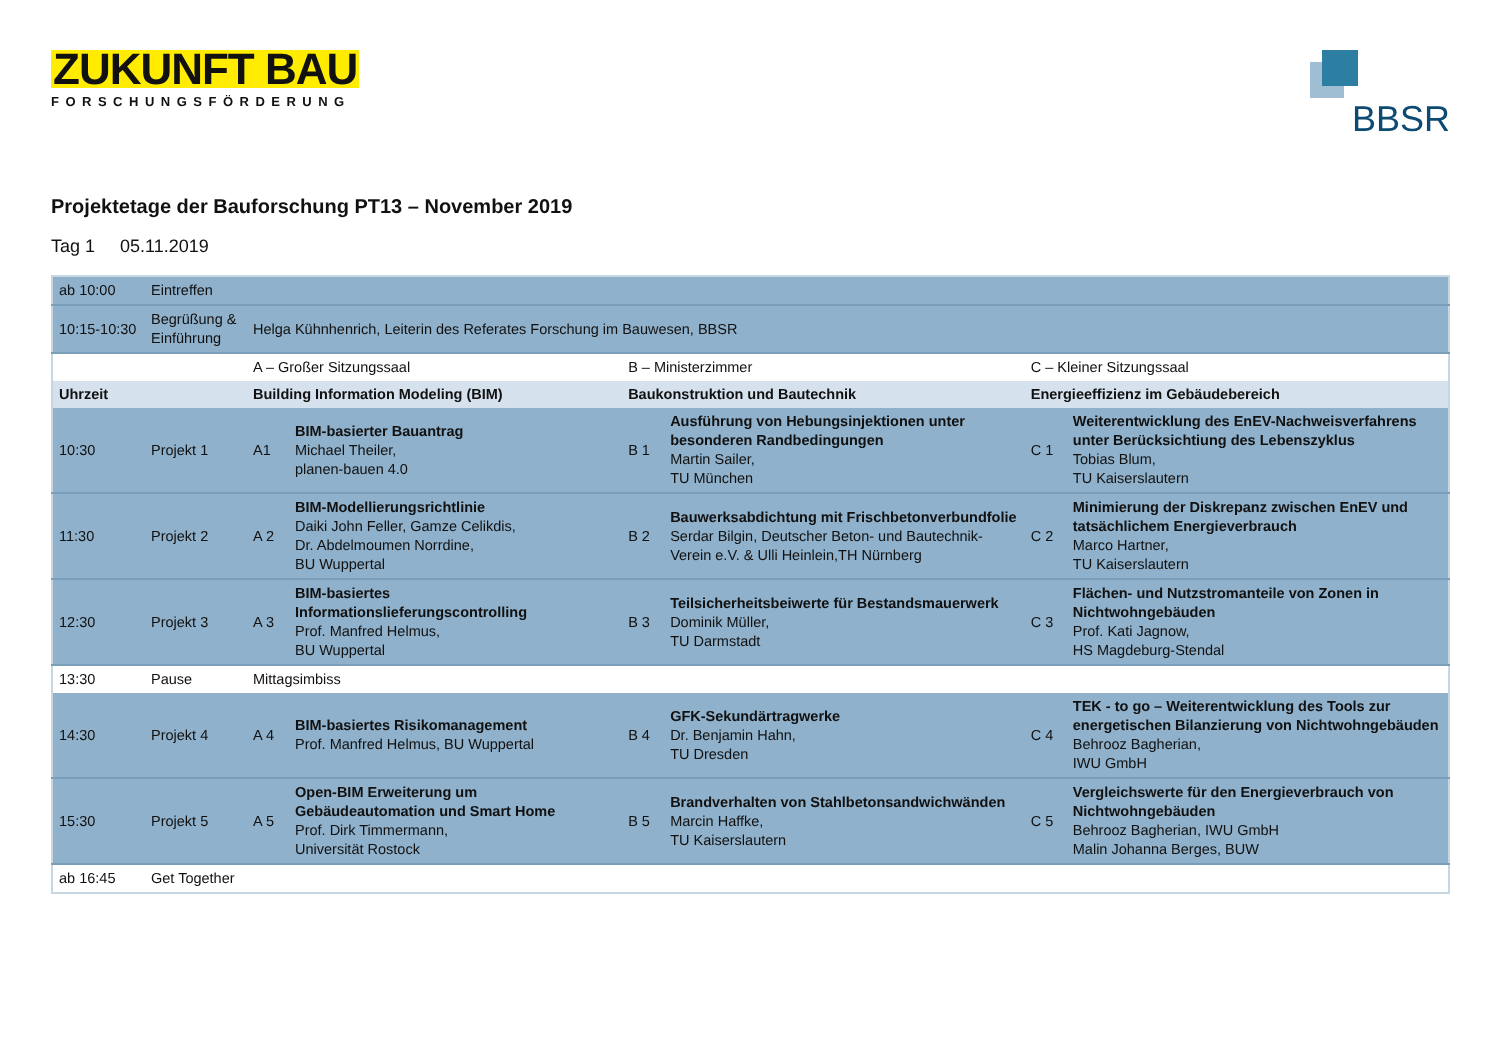ZUKUNFT BAU
FORSCHUNGSFÖRDERUNG
BBSR
Projektetage der Bauforschung PT13 – November 2019
Tag 1 05.11.2019
| ab 10:00 | Eintreffen | | | | | | |
| 10:15-10:30 | Begrüßung & Einführung | Helga Kühnhenrich, Leiterin des Referates Forschung im Bauwesen, BBSR | | | | | |
| | | A – Großer Sitzungssaal | | B – Ministerzimmer | | C – Kleiner Sitzungssaal | |
| Uhrzeit | | Building Information Modeling (BIM) | | Baukonstruktion und Bautechnik | | Energieeffizienz im Gebäudebereich | |
| 10:30 | Projekt 1 | A1 | BIM-basierter Bauantrag Michael Theiler, planen-bauen 4.0 | B 1 | Ausführung von Hebungsinjektionen unter besonderen Randbedingungen Martin Sailer, TU München | C 1 | Weiterentwicklung des EnEV-Nachweisverfahrens unter Berücksichtiung des Lebenszyklus Tobias Blum, TU Kaiserslautern |
| 11:30 | Projekt 2 | A 2 | BIM-Modellierungsrichtlinie Daiki John Feller, Gamze Celikdis, Dr. Abdelmoumen Norrdine, BU Wuppertal | B 2 | Bauwerksabdichtung mit Frischbetonverbundfolie Serdar Bilgin, Deutscher Beton- und Bautechnik-Verein e.V. & Ulli Heinlein,TH Nürnberg | C 2 | Minimierung der Diskrepanz zwischen EnEV und tatsächlichem Energieverbrauch Marco Hartner, TU Kaiserslautern |
| 12:30 | Projekt 3 | A 3 | BIM-basiertes Informationslieferungscontrolling Prof. Manfred Helmus, BU Wuppertal | B 3 | Teilsicherheitsbeiwerte für Bestandsmauerwerk Dominik Müller, TU Darmstadt | C 3 | Flächen- und Nutzstromanteile von Zonen in Nichtwohngebäuden Prof. Kati Jagnow, HS Magdeburg-Stendal |
| 13:30 | Pause | Mittagsimbiss | | | | | |
| 14:30 | Projekt 4 | A 4 | BIM-basiertes Risikomanagement Prof. Manfred Helmus, BU Wuppertal | B 4 | GFK-Sekundärtragwerke Dr. Benjamin Hahn, TU Dresden | C 4 | TEK - to go – Weiterentwicklung des Tools zur energetischen Bilanzierung von Nichtwohngebäuden Behrooz Bagherian, IWU GmbH |
| 15:30 | Projekt 5 | A 5 | Open-BIM Erweiterung um Gebäudeautomation und Smart Home Prof. Dirk Timmermann, Universität Rostock | B 5 | Brandverhalten von Stahlbetonsandwichwänden Marcin Haffke, TU Kaiserslautern | C 5 | Vergleichswerte für den Energieverbrauch von Nichtwohngebäuden Behrooz Bagherian, IWU GmbH Malin Johanna Berges, BUW |
| ab 16:45 | Get Together | | | | | | |